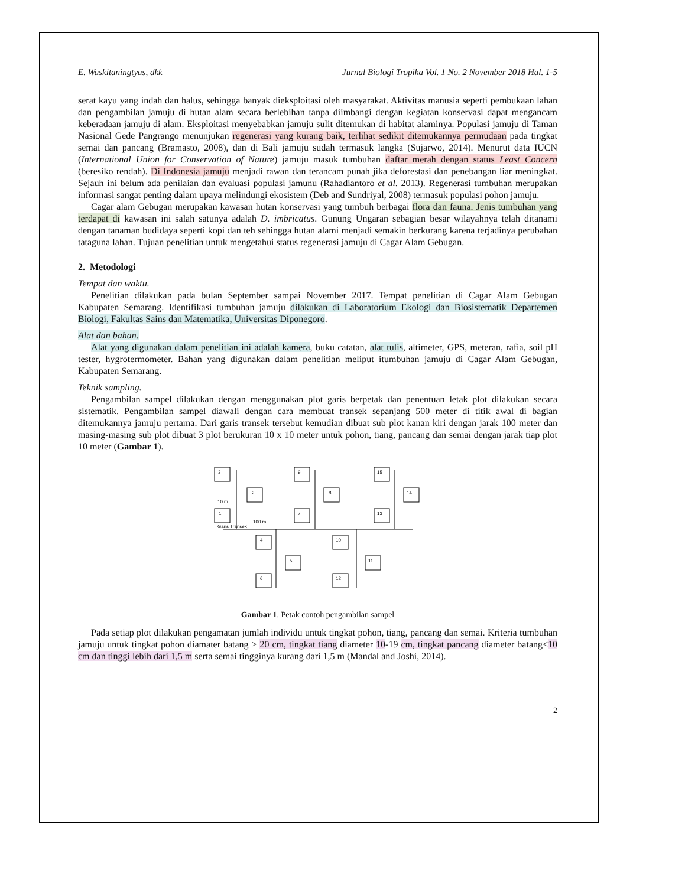E. Waskitaningtyas, dkk Jurnal Biologi Tropika Vol. 1 No. 2 November 2018 Hal. 1-5
serat kayu yang indah dan halus, sehingga banyak dieksploitasi oleh masyarakat. Aktivitas manusia seperti pembukaan lahan dan pengambilan jamuju di hutan alam secara berlebihan tanpa diimbangi dengan kegiatan konservasi dapat mengancam keberadaan jamuju di alam. Eksploitasi menyebabkan jamuju sulit ditemukan di habitat alaminya. Populasi jamuju di Taman Nasional Gede Pangrango menunjukan regenerasi yang kurang baik, terlihat sedikit ditemukannya permudaan pada tingkat semai dan pancang (Bramasto, 2008), dan di Bali jamuju sudah termasuk langka (Sujarwo, 2014). Menurut data IUCN (International Union for Conservation of Nature) jamuju masuk tumbuhan daftar merah dengan status Least Concern (beresiko rendah). Di Indonesia jamuju menjadi rawan dan terancam punah jika deforestasi dan penebangan liar meningkat. Sejauh ini belum ada penilaian dan evaluasi populasi jamunu (Rahadiantoro et al. 2013). Regenerasi tumbuhan merupakan informasi sangat penting dalam upaya melindungi ekosistem (Deb and Sundriyal, 2008) termasuk populasi pohon jamuju.
Cagar alam Gebugan merupakan kawasan hutan konservasi yang tumbuh berbagai flora dan fauna. Jenis tumbuhan yang terdapat di kawasan ini salah satunya adalah D. imbricatus. Gunung Ungaran sebagian besar wilayahnya telah ditanami dengan tanaman budidaya seperti kopi dan teh sehingga hutan alami menjadi semakin berkurang karena terjadinya perubahan tataguna lahan. Tujuan penelitian untuk mengetahui status regenerasi jamuju di Cagar Alam Gebugan.
2. Metodologi
Tempat dan waktu.
Penelitian dilakukan pada bulan September sampai November 2017. Tempat penelitian di Cagar Alam Gebugan Kabupaten Semarang. Identifikasi tumbuhan jamuju dilakukan di Laboratorium Ekologi dan Biosistematik Departemen Biologi, Fakultas Sains dan Matematika, Universitas Diponegoro.
Alat dan bahan.
Alat yang digunakan dalam penelitian ini adalah kamera, buku catatan, alat tulis, altimeter, GPS, meteran, rafia, soil pH tester, hygrotermometer. Bahan yang digunakan dalam penelitian meliput itumbuhan jamuju di Cagar Alam Gebugan, Kabupaten Semarang.
Teknik sampling.
Pengambilan sampel dilakukan dengan menggunakan plot garis berpetak dan penentuan letak plot dilakukan secara sistematik. Pengambilan sampel diawali dengan cara membuat transek sepanjang 500 meter di titik awal di bagian ditemukannya jamuju pertama. Dari garis transek tersebut kemudian dibuat sub plot kanan kiri dengan jarak 100 meter dan masing-masing sub plot dibuat 3 plot berukuran 10 x 10 meter untuk pohon, tiang, pancang dan semai dengan jarak tiap plot 10 meter (Gambar 1).
3
2
1
9
8
7
15
14
13
4
5
6
10
11
12
10 m
100 m
Garis Transek
Gambar 1. Petak contoh pengambilan sampel
Pada setiap plot dilakukan pengamatan jumlah individu untuk tingkat pohon, tiang, pancang dan semai. Kriteria tumbuhan jamuju untuk tingkat pohon diamater batang > 20 cm, tingkat tiang diameter 10-19 cm, tingkat pancang diameter batang<10 cm dan tinggi lebih dari 1,5 m serta semai tingginya kurang dari 1,5 m (Mandal and Joshi, 2014).
2